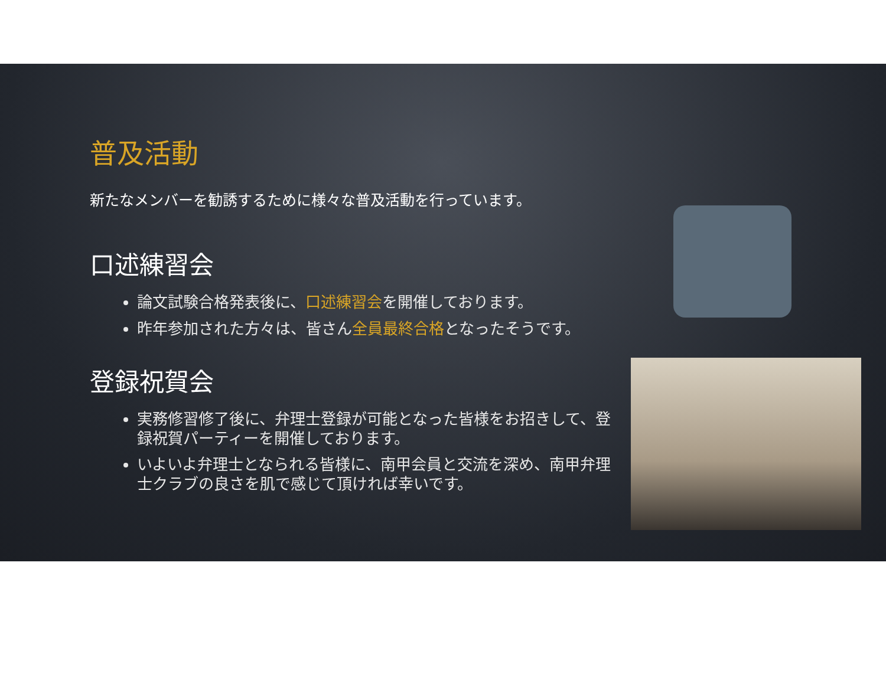普及活動
新たなメンバーを勧誘するために様々な普及活動を行っています。
口述練習会
論文試験合格発表後に、口述練習会を開催しております。
昨年参加された方々は、皆さん全員最終合格となったそうです。
登録祝賀会
実務修習修了後に、弁理士登録が可能となった皆様をお招きして、登録祝賀パーティーを開催しております。
いよいよ弁理士となられる皆様に、南甲会員と交流を深め、南甲弁理士クラブの良さを肌で感じて頂ければ幸いです。